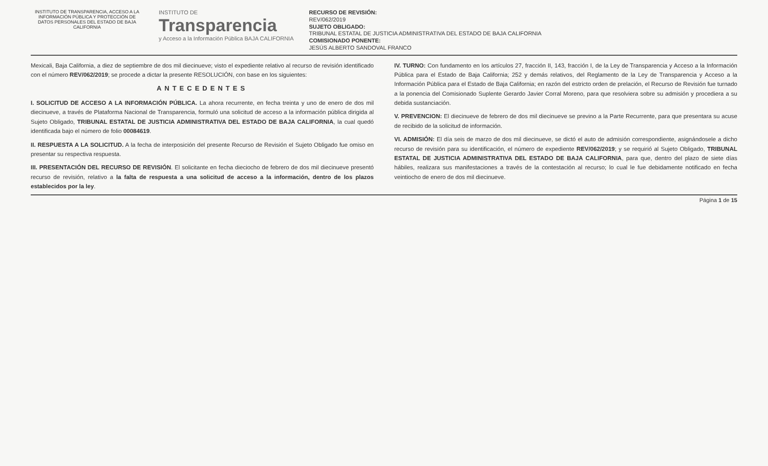INSTITUTO DE TRANSPARENCIA, ACCESO A LA INFORMACIÓN PÚBLICA Y PROTECCIÓN DE DATOS PERSONALES DEL ESTADO DE BAJA CALIFORNIA
INSTITUTO DE
Transparencia
y Acceso a la Información Pública BAJA CALIFORNIA
RECURSO DE REVISIÓN:
REV/062/2019
SUJETO OBLIGADO:
TRIBUNAL ESTATAL DE JUSTICIA ADMINISTRATIVA DEL ESTADO DE BAJA CALIFORNIA
COMISIONADO PONENTE:
JESÚS ALBERTO SANDOVAL FRANCO
Mexicali, Baja California, a diez de septiembre de dos mil diecinueve; visto el expediente relativo al recurso de revisión identificado con el número REV/062/2019; se procede a dictar la presente RESOLUCIÓN, con base en los siguientes:
ANTECEDENTES
I. SOLICITUD DE ACCESO A LA INFORMACIÓN PÚBLICA. La ahora recurrente, en fecha treinta y uno de enero de dos mil diecinueve, a través de Plataforma Nacional de Transparencia, formuló una solicitud de acceso a la información pública dirigida al Sujeto Obligado, TRIBUNAL ESTATAL DE JUSTICIA ADMINISTRATIVA DEL ESTADO DE BAJA CALIFORNIA, la cual quedó identificada bajo el número de folio 00084619.
II. RESPUESTA A LA SOLICITUD. A la fecha de interposición del presente Recurso de Revisión el Sujeto Obligado fue omiso en presentar su respectiva respuesta.
III. PRESENTACIÓN DEL RECURSO DE REVISIÓN. El solicitante en fecha dieciocho de febrero de dos mil diecinueve presentó recurso de revisión, relativo a la falta de respuesta a una solicitud de acceso a la información, dentro de los plazos establecidos por la ley.
IV. TURNO: Con fundamento en los artículos 27, fracción II, 143, fracción I, de la Ley de Transparencia y Acceso a la Información Pública para el Estado de Baja California; 252 y demás relativos, del Reglamento de la Ley de Transparencia y Acceso a la Información Pública para el Estado de Baja California; en razón del estricto orden de prelación, el Recurso de Revisión fue turnado a la ponencia del Comisionado Suplente Gerardo Javier Corral Moreno, para que resolviera sobre su admisión y procediera a su debida sustanciación.
V. PREVENCION: El diecinueve de febrero de dos mil diecinueve se previno a la Parte Recurrente, para que presentara su acuse de recibido de la solicitud de información.
VI. ADMISIÓN: El día seis de marzo de dos mil diecinueve, se dictó el auto de admisión correspondiente, asignándosele a dicho recurso de revisión para su identificación, el número de expediente REV/062/2019; y se requirió al Sujeto Obligado, TRIBUNAL ESTATAL DE JUSTICIA ADMINISTRATIVA DEL ESTADO DE BAJA CALIFORNIA, para que, dentro del plazo de siete días hábiles, realizara sus manifestaciones a través de la contestación al recurso; lo cual le fue debidamente notificado en fecha veintiocho de enero de dos mil diecinueve.
Página 1 de 15